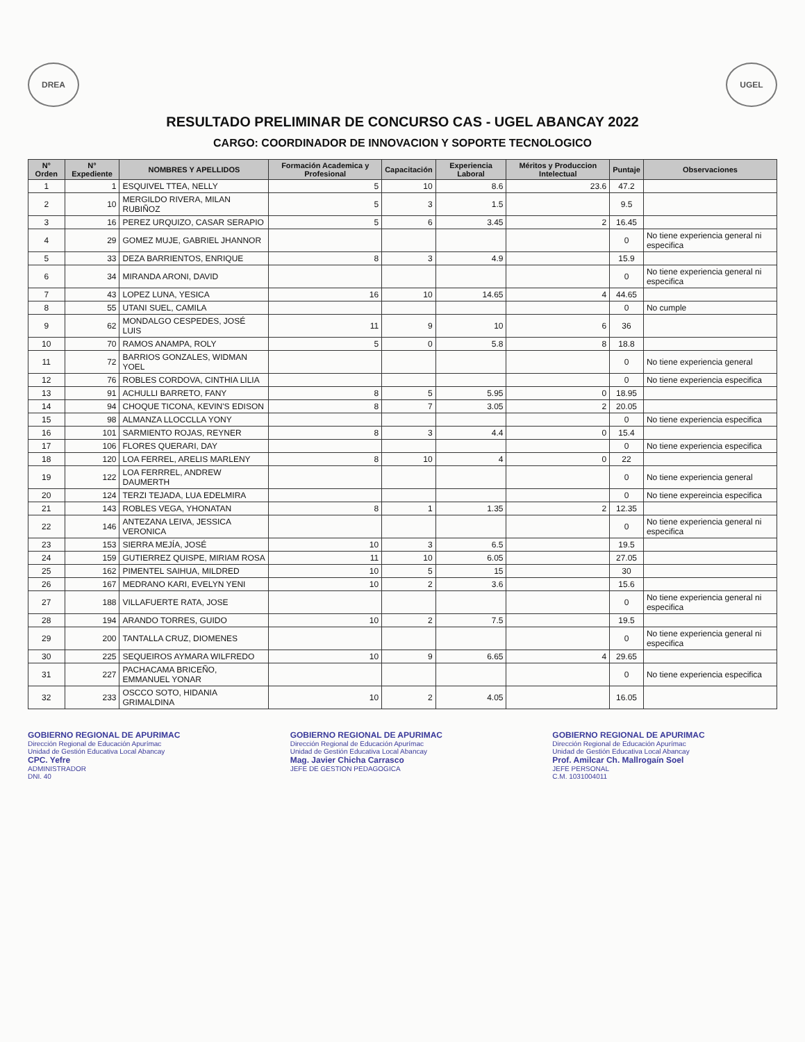DREA UGEL
RESULTADO PRELIMINAR DE CONCURSO CAS - UGEL ABANCAY 2022
CARGO: COORDINADOR DE INNOVACION Y SOPORTE TECNOLOGICO
| N° Orden | N° Expediente | NOMBRES Y APELLIDOS | Formación Academica y Profesional | Capacitación | Experiencia Laboral | Méritos y Produccion Intelectual | Puntaje | Observaciones |
| --- | --- | --- | --- | --- | --- | --- | --- | --- |
| 1 | 1 | ESQUIVEL TTEA, NELLY | 5 | 10 | 8.6 | 23.6 | 47.2 | |
| 2 | 10 | MERGILDO RIVERA, MILAN RUBIÑOZ | 5 | 3 | 1.5 | | 9.5 | |
| 3 | 16 | PEREZ URQUIZO, CASAR SERAPIO | 5 | 6 | 3.45 | 2 | 16.45 | |
| 4 | 29 | GOMEZ MUJE, GABRIEL JHANNOR | | | | | 0 | No tiene experiencia general ni especifica |
| 5 | 33 | DEZA BARRIENTOS, ENRIQUE | 8 | 3 | 4.9 | | 15.9 | |
| 6 | 34 | MIRANDA ARONI, DAVID | | | | | 0 | No tiene experiencia general ni especifica |
| 7 | 43 | LOPEZ LUNA, YESICA | 16 | 10 | 14.65 | 4 | 44.65 | |
| 8 | 55 | UTANI SUEL, CAMILA | | | | | 0 | No cumple |
| 9 | 62 | MONDALGO CESPEDES, JOSÉ LUIS | 11 | 9 | 10 | 6 | 36 | |
| 10 | 70 | RAMOS ANAMPA, ROLY | 5 | 0 | 5.8 | 8 | 18.8 | |
| 11 | 72 | BARRIOS GONZALES, WIDMAN YOEL | | | | | 0 | No tiene experiencia general |
| 12 | 76 | ROBLES CORDOVA, CINTHIA LILIA | | | | | 0 | No tiene experiencia especifica |
| 13 | 91 | ACHULLI BARRETO, FANY | 8 | 5 | 5.95 | 0 | 18.95 | |
| 14 | 94 | CHOQUE TICONA, KEVIN'S EDISON | 8 | 7 | 3.05 | 2 | 20.05 | |
| 15 | 98 | ALMANZA LLOCCLLA YONY | | | | | 0 | No tiene experiencia especifica |
| 16 | 101 | SARMIENTO ROJAS, REYNER | 8 | 3 | 4.4 | 0 | 15.4 | |
| 17 | 106 | FLORES QUERARI, DAY | | | | | 0 | No tiene experiencia especifica |
| 18 | 120 | LOA FERREL, ARELIS MARLENY | 8 | 10 | 4 | 0 | 22 | |
| 19 | 122 | LOA FERRREL, ANDREW DAUMERTH | | | | | 0 | No tiene experiencia general |
| 20 | 124 | TERZI TEJADA, LUA EDELMIRA | | | | | 0 | No tiene expereincia especifica |
| 21 | 143 | ROBLES VEGA, YHONATAN | 8 | 1 | 1.35 | 2 | 12.35 | |
| 22 | 146 | ANTEZANA LEIVA, JESSICA VERONICA | | | | | 0 | No tiene experiencia general ni especifica |
| 23 | 153 | SIERRA MEJÍA, JOSÉ | 10 | 3 | 6.5 | | 19.5 | |
| 24 | 159 | GUTIERREZ QUISPE, MIRIAM ROSA | 11 | 10 | 6.05 | | 27.05 | |
| 25 | 162 | PIMENTEL SAIHUA, MILDRED | 10 | 5 | 15 | | 30 | |
| 26 | 167 | MEDRANO KARI, EVELYN YENI | 10 | 2 | 3.6 | | 15.6 | |
| 27 | 188 | VILLAFUERTE RATA, JOSE | | | | | 0 | No tiene experiencia general ni especifica |
| 28 | 194 | ARANDO TORRES, GUIDO | 10 | 2 | 7.5 | | 19.5 | |
| 29 | 200 | TANTALLA CRUZ, DIOMENES | | | | | 0 | No tiene experiencia general ni especifica |
| 30 | 225 | SEQUEIROS AYMARA WILFREDO | 10 | 9 | 6.65 | 4 | 29.65 | |
| 31 | 227 | PACHACAMA BRICEÑO, EMMANUEL YONAR | | | | | 0 | No tiene experiencia especifica |
| 32 | 233 | OSCCO SOTO, HIDANIA GRIMALDINA | 10 | 2 | 4.05 | | 16.05 | |
GOBIERNO REGIONAL DE APURIMAC
Dirección Regional de Educación Apurímac
Unidad de Gestión Educativa Local Abancay
CPC. Yefre
ADMINISTRADOR
DNI. 40
GOBIERNO REGIONAL DE APURIMAC
Dirección Regional de Educación Apurímac
Unidad de Gestión Educativa Local Abancay
Mag. Javier Chicha Carrasco
JEFE DE GESTION PEDAGOGICA
GOBIERNO REGIONAL DE APURIMAC
Dirección Regional de Educación Apurímac
Unidad de Gestión Educativa Local Abancay
Prof. Amilcar Ch. Mallrogaín Soel
JEFE PERSONAL
C.M. 1031004011